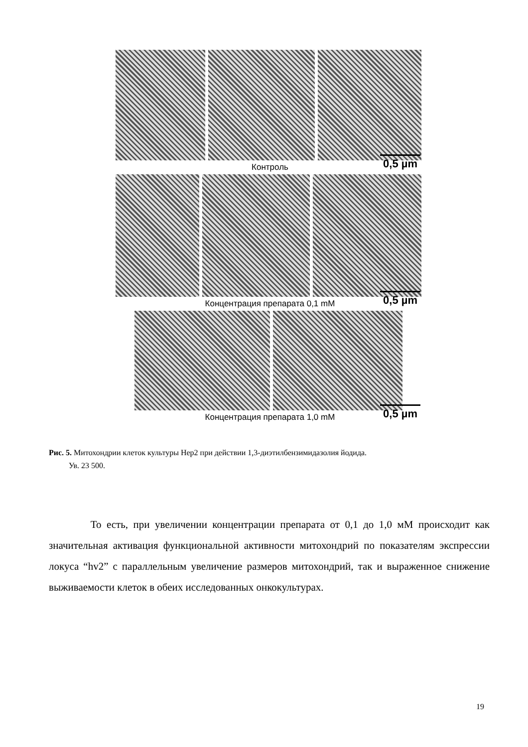Контроль 0,5 µm
Концентрация препарата 0,1 mM 0,5 µm
Концентрация препарата 1,0 mM 0,5 µm
Рис. 5. Митохондрии клеток культуры Hep2 при действии 1,3-диэтилбензимидазолия йодида.
Ув. 23 500.
То есть, при увеличении концентрации препарата от 0,1 до 1,0 мМ происходит как значительная активация функциональной активности митохондрий по показателям экспрессии локуса “hv2” с параллельным увеличение размеров митохондрий, так и выраженное снижение выживаемости клеток в обеих исследованных онкокультурах.
19